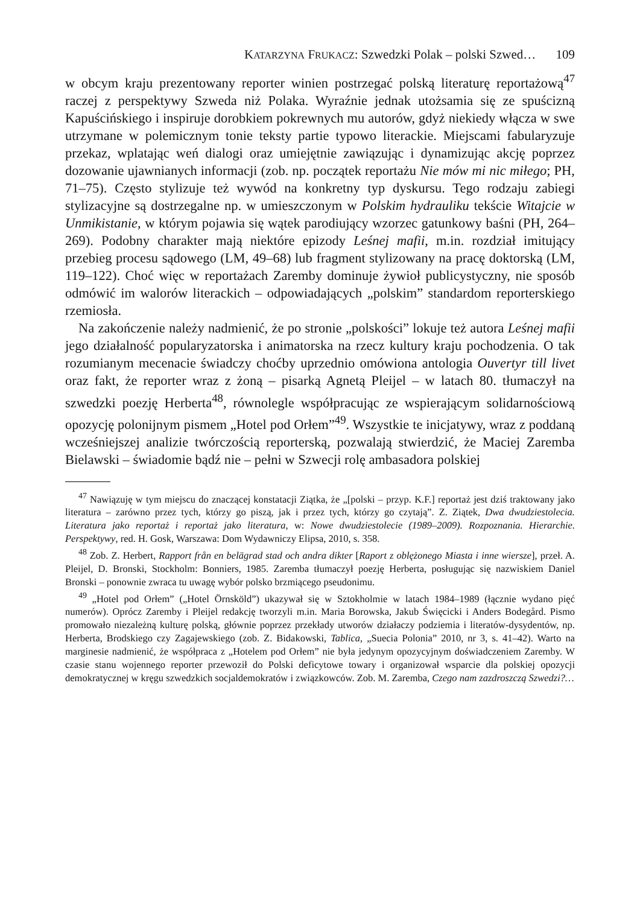KATARZYNA FRUKACZ: Szwedzki Polak – polski Szwed… 109
w obcym kraju prezentowany reporter winien postrzegać polską literaturę reportażową<sup>47</sup> raczej z perspektywy Szweda niż Polaka. Wyraźnie jednak utożsamia się ze spuścizną Kapuścińskiego i inspiruje dorobkiem pokrewnych mu autorów, gdyż niekiedy włącza w swe utrzymane w polemicznym tonie teksty partie typowo literackie. Miejscami fabularyzuje przekaz, wplatając weń dialogi oraz umiejętnie zawiązując i dynamizując akcję poprzez dozowanie ujawnianych informacji (zob. np. początek reportażu Nie mów mi nic miłego; PH, 71–75). Często stylizuje też wywód na konkretny typ dyskursu. Tego rodzaju zabiegi stylizacyjne są dostrzegalne np. w umieszczonym w Polskim hydrauliku tekście Witajcie w Unmikistanie, w którym pojawia się wątek parodiujący wzorzec gatunkowy baśni (PH, 264–269). Podobny charakter mają niektóre epizody Leśnej mafii, m.in. rozdział imitujący przebieg procesu sądowego (LM, 49–68) lub fragment stylizowany na pracę doktorską (LM, 119–122). Choć więc w reportażach Zaremby dominuje żywioł publicystyczny, nie sposób odmówić im walorów literackich – odpowiadających „polskim” standardom reporterskiego rzemiosła.
Na zakończenie należy nadmienić, że po stronie „polskości” lokuje też autora Leśnej mafii jego działalność popularyzatorska i animatorska na rzecz kultury kraju pochodzenia. O tak rozumianym mecenacie świadczy choćby uprzednio omówiona antologia Ouvertyr till livet oraz fakt, że reporter wraz z żoną – pisarką Agnetą Pleijel – w latach 80. tłumaczył na szwedzki poezję Herberta<sup>48</sup>, równolegle współpracując ze wspierającym solidarnościową opozycję polonijnym pismem „Hotel pod Orłem”<sup>49</sup>. Wszystkie te inicjatywy, wraz z poddaną wcześniejszej analizie twórczością reporterską, pozwalają stwierdzić, że Maciej Zaremba Bielawski – świadomie bądź nie – pełni w Szwecji rolę ambasadora polskiej
<sup>47</sup> Nawiązuję w tym miejscu do znaczącej konstatacji Ziątka, że „[polski – przyp. K.F.] reportaż jest dziś traktowany jako literatura – zarówno przez tych, którzy go piszą, jak i przez tych, którzy go czytają”. Z. Ziątek, Dwa dwudziestolecia. Literatura jako reportaż i reportaż jako literatura, w: Nowe dwudziestolecie (1989–2009). Rozpoznania. Hierarchie. Perspektywy, red. H. Gosk, Warszawa: Dom Wydawniczy Elipsa, 2010, s. 358.
<sup>48</sup> Zob. Z. Herbert, Rapport från en belägrad stad och andra dikter [Raport z oblężonego Miasta i inne wiersze], przeł. A. Pleijel, D. Bronski, Stockholm: Bonniers, 1985. Zaremba tłumaczył poezję Herberta, posługując się nazwiskiem Daniel Bronski – ponownie zwraca tu uwagę wybór polsko brzmiącego pseudonimu.
<sup>49</sup> „Hotel pod Orłem” („Hotel Örnsköld”) ukazywał się w Sztokholmie w latach 1984–1989 (łącznie wydano pięć numerów). Oprócz Zaremby i Pleijel redakcję tworzyli m.in. Maria Borowska, Jakub Święcicki i Anders Bodegård. Pismo promowało niezależną kulturę polską, głównie poprzez przekłady utworów działaczy podziemia i literatów-dysydentów, np. Herberta, Brodskiego czy Zagajewskiego (zob. Z. Bidakowski, Tablica, „Suecia Polonia” 2010, nr 3, s. 41–42). Warto na marginesie nadmienić, że współpraca z „Hotelem pod Orłem” nie była jedynym opozycyjnym doświadczeniem Zaremby. W czasie stanu wojennego reporter przewoził do Polski deficytowe towary i organizował wsparcie dla polskiej opozycji demokratycznej w kręgu szwedzkich socjaldemokratów i związkowców. Zob. M. Zaremba, Czego nam zazdroszczą Szwedzi?…